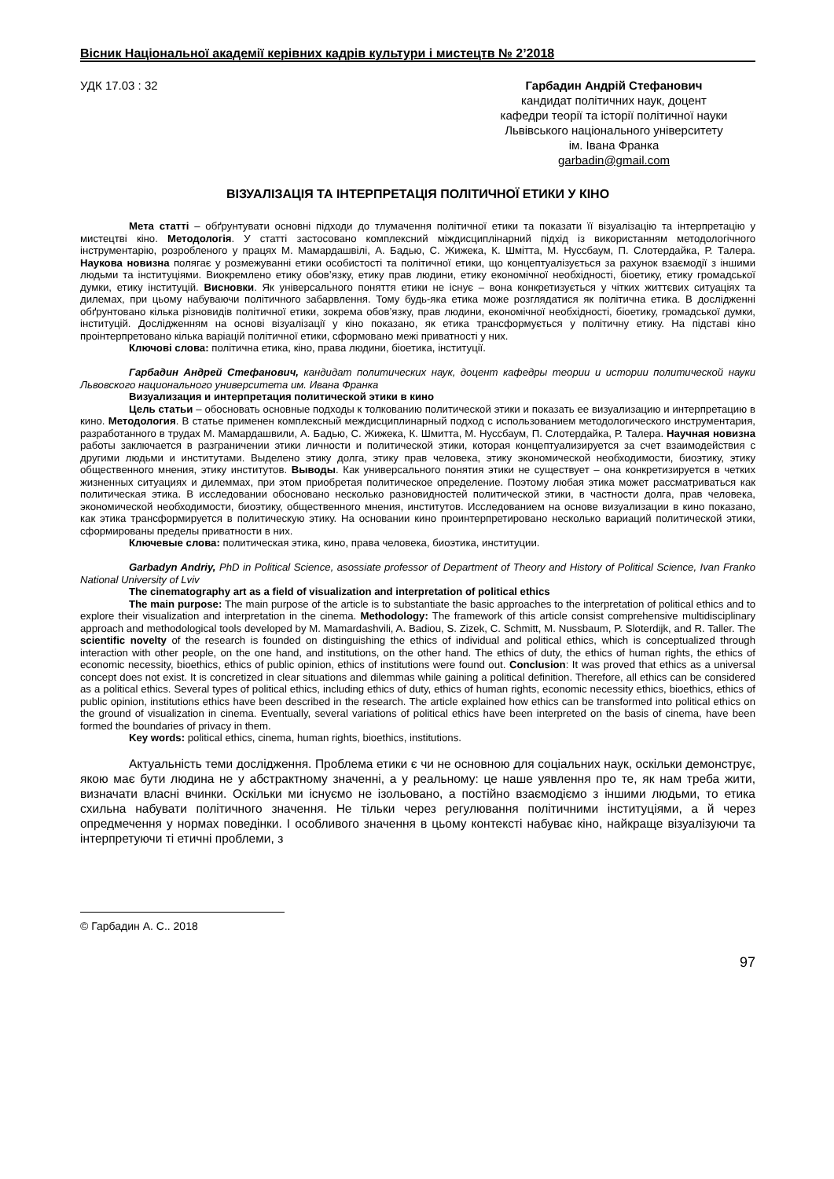Вісник Національної академії керівних кадрів культури і мистецтв № 2’2018
УДК 17.03 : 32 Гарбадин Андрій Стефанович
кандидат політичних наук, доцент
кафедри теорії та історії політичної науки
Львівського національного університету
ім. Івана Франка
garbadin@gmail.com
ВІЗУАЛІЗАЦІЯ ТА ІНТЕРПРЕТАЦІЯ ПОЛІТИЧНОЇ ЕТИКИ У КІНО
Мета статті – обґрунтувати основні підходи до тлумачення політичної етики та показати її візуалізацію та інтерпретацію у мистецтві кіно. Методологія. У статті застосовано комплексний міждисциплінарний підхід із використанням методологічного інструментарію, розробленого у працях М. Мамардашвілі, А. Бадью, С. Жижека, К. Шмітта, М. Нуссбаум, П. Слотердайка, Р. Талера. Наукова новизна полягає у розмежуванні етики особистості та політичної етики, що концептуалізується за рахунок взаємодії з іншими людьми та інституціями. Виокремлено етику обов’язку, етику прав людини, етику економічної необхідності, біоетику, етику громадської думки, етику інституцій. Висновки. Як універсального поняття етики не існує – вона конкретизується у чітких життєвих ситуаціях та дилемах, при цьому набуваючи політичного забарвлення. Тому будь-яка етика може розглядатися як політична етика. В дослідженні обґрунтовано кілька різновидів політичної етики, зокрема обов’язку, прав людини, економічної необхідності, біоетику, громадської думки, інституцій. Дослідженням на основі візуалізації у кіно показано, як етика трансформується у політичну етику. На підставі кіно проінтерпретовано кілька варіацій політичної етики, сформовано межі приватності у них.
Ключові слова: політична етика, кіно, права людини, біоетика, інституції.
Гарбадин Андрей Стефанович, кандидат политических наук, доцент кафедры теории и истории политической науки Львовского национального университета им. Ивана Франка
Визуализация и интерпретация политической этики в кино
Цель статьи – обосновать основные подходы к толкованию политической этики и показать ее визуализацию и интерпретацию в кино. Методология. В статье применен комплексный междисциплинарный подход с использованием методологического инструментария, разработанного в трудах М. Мамардашвили, А. Бадью, С. Жижека, К. Шмитта, М. Нуссбаум, П. Слотердайка, Р. Талера. Научная новизна работы заключается в разграничении этики личности и политической этики, которая концептуализируется за счет взаимодействия с другими людьми и институтами. Выделено этику долга, этику прав человека, этику экономической необходимости, биоэтику, этику общественного мнения, этику институтов. Выводы. Как универсального понятия этики не существует – она конкретизируется в четких жизненных ситуациях и дилеммах, при этом приобретая политическое определение. Поэтому любая этика может рассматриваться как политическая этика. В исследовании обосновано несколько разновидностей политической этики, в частности долга, прав человека, экономической необходимости, биоэтику, общественного мнения, институтов. Исследованием на основе визуализации в кино показано, как этика трансформируется в политическую этику. На основании кино проинтерпретировано несколько вариаций политической этики, сформированы пределы приватности в них.
Ключевые слова: политическая этика, кино, права человека, биоэтика, институции.
Garbadyn Andriy, PhD in Political Science, asossiate professor of Department of Theory and History of Political Science, Ivan Franko National University of Lviv
The cinematography art as a field of visualization and interpretation of political ethics
The main purpose: The main purpose of the article is to substantiate the basic approaches to the interpretation of political ethics and to explore their visualization and interpretation in the cinema. Methodology: The framework of this article consist comprehensive multidisciplinary approach and methodological tools developed by M. Mamardashvili, A. Badiou, S. Zizek, C. Schmitt, M. Nussbaum, P. Sloterdijk, and R. Taller. The scientific novelty of the research is founded on distinguishing the ethics of individual and political ethics, which is conceptualized through interaction with other people, on the one hand, and institutions, on the other hand. The ethics of duty, the ethics of human rights, the ethics of economic necessity, bioethics, ethics of public opinion, ethics of institutions were found out. Conclusion: It was proved that ethics as a universal concept does not exist. It is concretized in clear situations and dilemmas while gaining a political definition. Therefore, all ethics can be considered as a political ethics. Several types of political ethics, including ethics of duty, ethics of human rights, economic necessity ethics, bioethics, ethics of public opinion, institutions ethics have been described in the research. The article explained how ethics can be transformed into political ethics on the ground of visualization in cinema. Eventually, several variations of political ethics have been interpreted on the basis of cinema, have been formed the boundaries of privacy in them.
Key words: political ethics, cinema, human rights, bioethics, institutions.
Актуальність теми дослідження. Проблема етики є чи не основною для соціальних наук, оскільки демонструє, якою має бути людина не у абстрактному значенні, а у реальному: це наше уявлення про те, як нам треба жити, визначати власні вчинки. Оскільки ми існуємо не ізольовано, а постійно взаємодіємо з іншими людьми, то етика схильна набувати політичного значення. Не тільки через регулювання політичними інституціями, а й через опредмечення у нормах поведінки. І особливого значення в цьому контексті набуває кіно, найкраще візуалізуючи та інтерпретуючи ті етичні проблеми, з
© Гарбадин А. С.. 2018
97